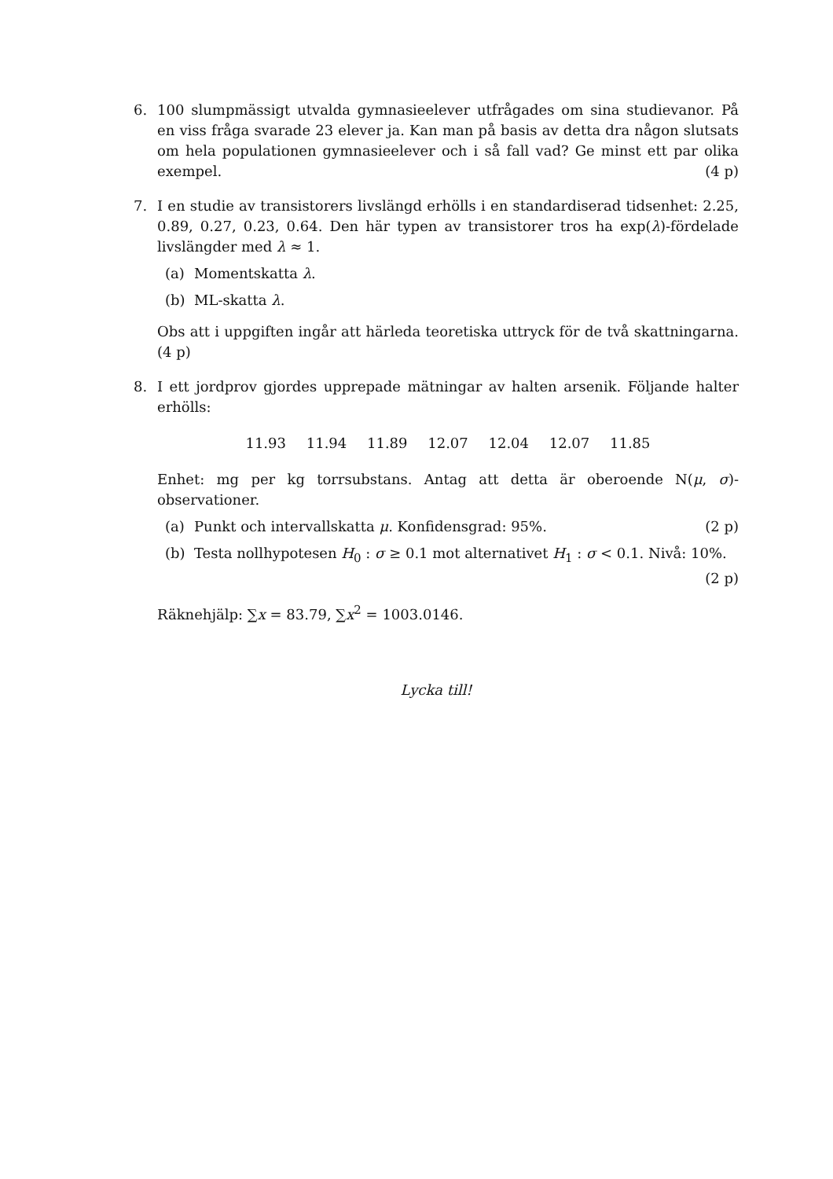6. 100 slumpmässigt utvalda gymnasieelever utfrågades om sina studievanor. På en viss fråga svarade 23 elever ja. Kan man på basis av detta dra någon slutsats om hela populationen gymnasieelever och i så fall vad? Ge minst ett par olika exempel. (4 p)
7. I en studie av transistorers livslängd erhölls i en standardiserad tidsenhet: 2.25, 0.89, 0.27, 0.23, 0.64. Den här typen av transistorer tros ha exp(λ)-fördelade livslängder med λ ≈ 1.
(a) Momentskatta λ.
(b) ML-skatta λ.
Obs att i uppgiften ingår att härleda teoretiska uttryck för de två skattningarna. (4 p)
8. I ett jordprov gjordes upprepade mätningar av halten arsenik. Följande halter erhölls:
11.93 11.94 11.89 12.07 12.04 12.07 11.85
Enhet: mg per kg torrsubstans. Antag att detta är oberoende N(μ, σ)-observationer.
(a) Punkt och intervallskatta μ. Konfidensgrad: 95%. (2 p)
(b) Testa nollhypotesen H<sub>0</sub> : σ ≥ 0.1 mot alternativet H<sub>1</sub> : σ < 0.1. Nivå: 10%. (2 p)
Räknehjälp: ∑x = 83.79, ∑x<sup>2</sup> = 1003.0146.
Lycka till!